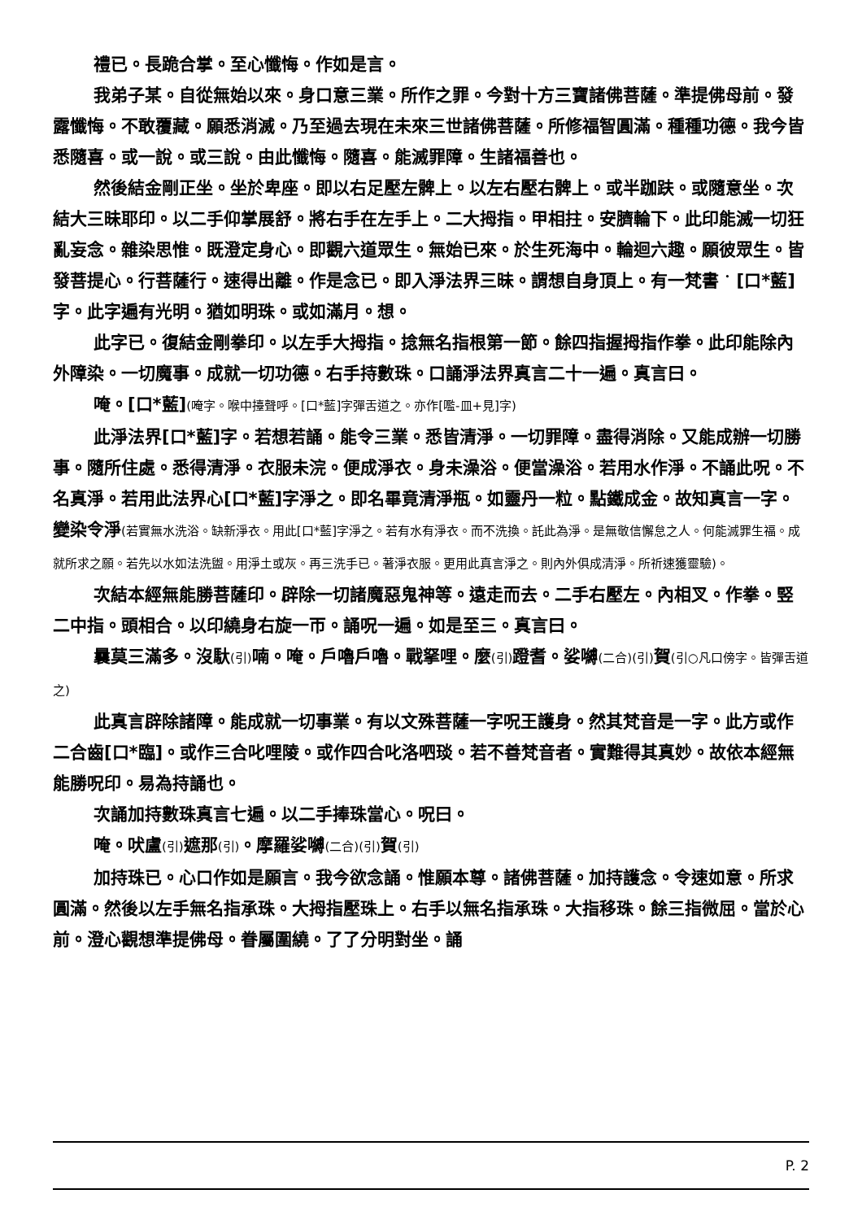禮已。長跪合掌。至心懺悔。作如是言。
我弟子某。自從無始以來。身口意三業。所作之罪。今對十方三寶諸佛菩薩。準提佛母前。發露懺悔。不敢覆藏。願悉消滅。乃至過去現在未來三世諸佛菩薩。所修福智圓滿。種種功德。我今皆悉隨喜。或一說。或三說。由此懺悔。隨喜。能滅罪障。生諸福善也。
然後結金剛正坐。坐於卑座。即以右足壓左髀上。以左右壓右髀上。或半跏趺。或隨意坐。次結大三昧耶印。以二手仰掌展舒。將右手在左手上。二大拇指。甲相拄。安臍輪下。此印能滅一切狂亂妄念。雜染思惟。既澄定身心。即觀六道眾生。無始已來。於生死海中。輪迴六趣。願彼眾生。皆發菩提心。行菩薩行。速得出離。作是念已。即入淨法界三昧。謂想自身頂上。有一梵書 ॱ [口*藍]字。此字遍有光明。猶如明珠。或如滿月。想。
此字已。復結金剛拳印。以左手大拇指。捻無名指根第一節。餘四指握拇指作拳。此印能除內外障染。一切魔事。成就一切功德。右手持數珠。口誦淨法界真言二十一遍。真言曰。
唵。[口*藍](唵字。喉中擡聲呼。[口*藍]字彈舌道之。亦作[嚂-皿+見]字)
此淨法界[口*藍]字。若想若誦。能令三業。悉皆清淨。一切罪障。盡得消除。又能成辦一切勝事。隨所住處。悉得清淨。衣服未浣。便成淨衣。身未澡浴。便當澡浴。若用水作淨。不誦此呪。不名真淨。若用此法界心[口*藍]字淨之。即名畢竟清淨瓶。如靈丹一粒。點鐵成金。故知真言一字。變染令淨(若實無水洗浴。缺新淨衣。用此[口*藍]字淨之。若有水有淨衣。而不洗換。託此為淨。是無敬信懈怠之人。何能滅罪生福。成就所求之願。若先以水如法洗盥。用淨土或灰。再三洗手已。著淨衣服。更用此真言淨之。則內外俱成清淨。所祈速獲靈驗)。
次結本經無能勝菩薩印。辟除一切諸魔惡鬼神等。遠走而去。二手右壓左。內相叉。作拳。竪二中指。頭相合。以印繞身右旋一帀。誦呪一遍。如是至三。真言曰。
曩莫三滿多。沒馱(引) 喃。唵。戶嚕戶嚕。戰拏哩。麼(引) 蹬耆。娑嚩(二合)(引) 賀(引○凡口傍字。皆彈舌道之)
此真言辟除諸障。能成就一切事業。有以文殊菩薩一字呪王護身。然其梵音是一字。此方或作二合齒[口*臨]。或作三合叱哩陵。或作四合叱洛呬琰。若不善梵音者。實難得其真妙。故依本經無能勝呪印。易為持誦也。
次誦加持數珠真言七遍。以二手捧珠當心。呪曰。
唵。吠盧(引) 遮那(引)。摩羅娑嚩(二合)(引) 賀(引)
加持珠已。心口作如是願言。我今欲念誦。惟願本尊。諸佛菩薩。加持護念。令速如意。所求圓滿。然後以左手無名指承珠。大拇指壓珠上。右手以無名指承珠。大指移珠。餘三指微屈。當於心前。澄心觀想準提佛母。眷屬圍繞。了了分明對坐。誦
P. 2